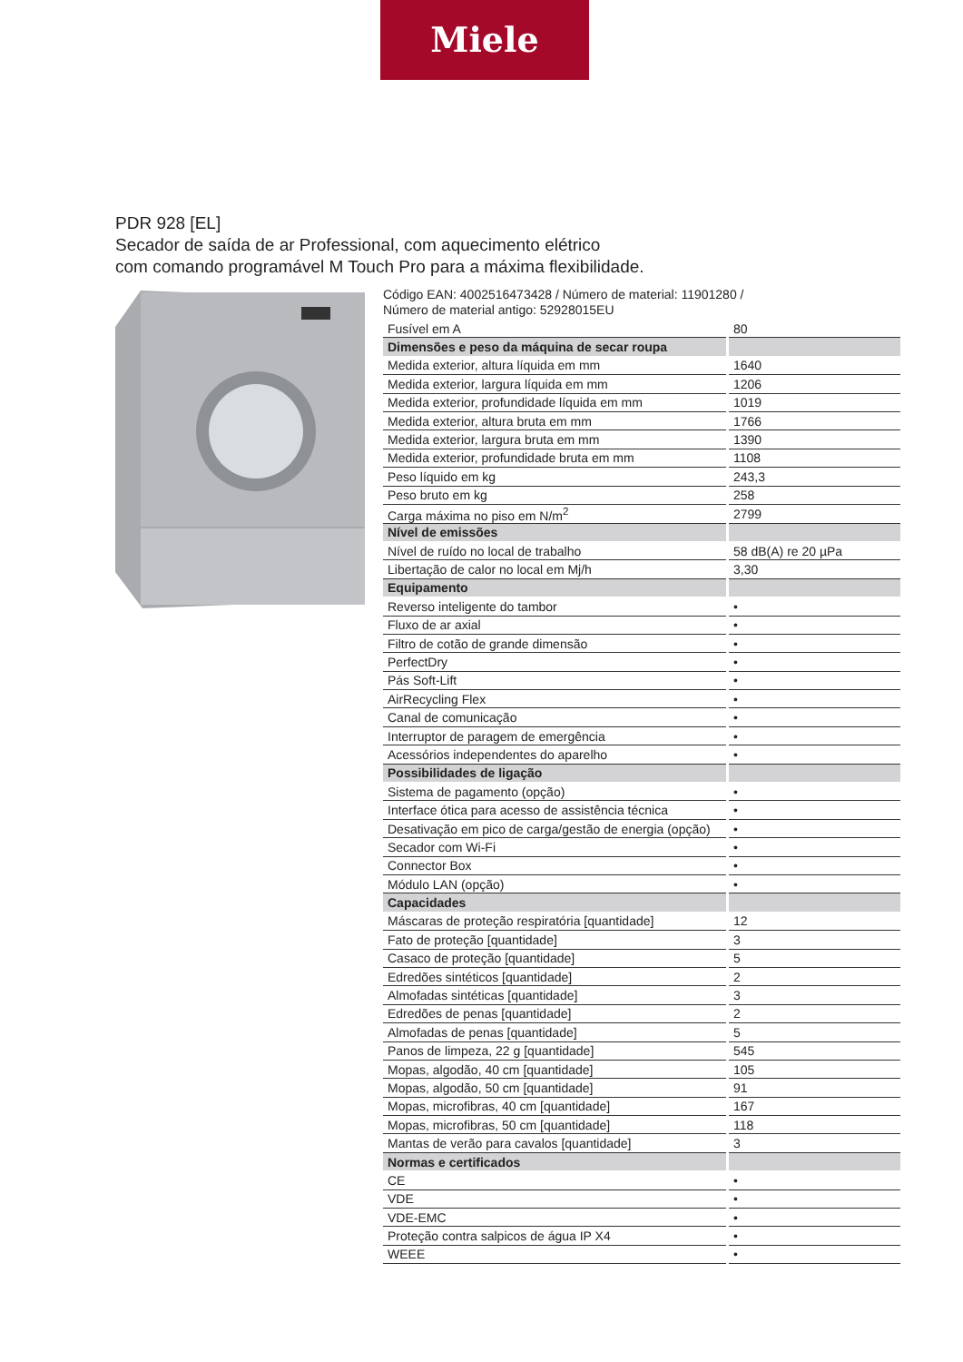Miele
PDR 928 [EL]
Secador de saída de ar Professional, com aquecimento elétrico
com comando programável M Touch Pro para a máxima flexibilidade.
Código EAN: 4002516473428 / Número de material: 11901280 /
Número de material antigo: 52928015EU
| Fusível em A | 80 |
| Dimensões e peso da máquina de secar roupa | |
| Medida exterior, altura líquida em mm | 1640 |
| Medida exterior, largura líquida em mm | 1206 |
| Medida exterior, profundidade líquida em mm | 1019 |
| Medida exterior, altura bruta em mm | 1766 |
| Medida exterior, largura bruta em mm | 1390 |
| Medida exterior, profundidade bruta em mm | 1108 |
| Peso líquido em kg | 243,3 |
| Peso bruto em kg | 258 |
| Carga máxima no piso em N/m<sup>2</sup> | 2799 |
| Nível de emissões | |
| Nível de ruído no local de trabalho | 58 dB(A) re 20 µPa |
| Libertação de calor no local em Mj/h | 3,30 |
| Equipamento | |
| Reverso inteligente do tambor | • |
| Fluxo de ar axial | • |
| Filtro de cotão de grande dimensão | • |
| PerfectDry | • |
| Pás Soft-Lift | • |
| AirRecycling Flex | • |
| Canal de comunicação | • |
| Interruptor de paragem de emergência | • |
| Acessórios independentes do aparelho | • |
| Possibilidades de ligação | |
| Sistema de pagamento (opção) | • |
| Interface ótica para acesso de assistência técnica | • |
| Desativação em pico de carga/gestão de energia (opção) | • |
| Secador com Wi-Fi | • |
| Connector Box | • |
| Módulo LAN (opção) | • |
| Capacidades | |
| Máscaras de proteção respiratória [quantidade] | 12 |
| Fato de proteção [quantidade] | 3 |
| Casaco de proteção [quantidade] | 5 |
| Edredões sintéticos [quantidade] | 2 |
| Almofadas sintéticas [quantidade] | 3 |
| Edredões de penas [quantidade] | 2 |
| Almofadas de penas [quantidade] | 5 |
| Panos de limpeza, 22 g [quantidade] | 545 |
| Mopas, algodão, 40 cm [quantidade] | 105 |
| Mopas, algodão, 50 cm [quantidade] | 91 |
| Mopas, microfibras, 40 cm [quantidade] | 167 |
| Mopas, microfibras, 50 cm [quantidade] | 118 |
| Mantas de verão para cavalos [quantidade] | 3 |
| Normas e certificados | |
| CE | • |
| VDE | • |
| VDE-EMC | • |
| Proteção contra salpicos de água IP X4 | • |
| WEEE | • |